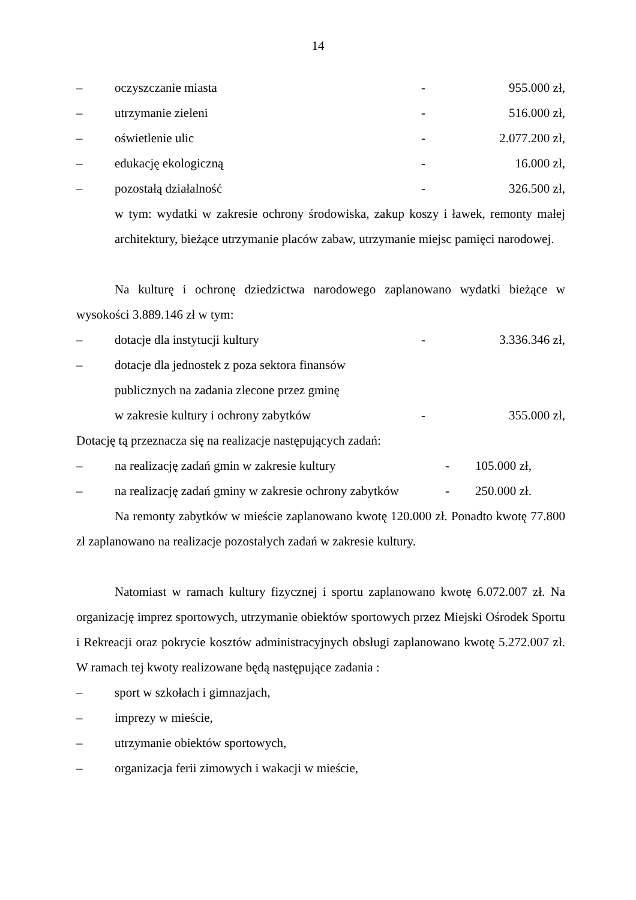14
– oczyszczanie miasta - 955.000 zł,
– utrzymanie zieleni - 516.000 zł,
– oświetlenie ulic - 2.077.200 zł,
– edukację ekologiczną - 16.000 zł,
– pozostałą działalność - 326.500 zł,
w tym: wydatki w zakresie ochrony środowiska, zakup koszy i ławek, remonty małej architektury, bieżące utrzymanie placów zabaw, utrzymanie miejsc pamięci narodowej.
Na kulturę i ochronę dziedzictwa narodowego zaplanowano wydatki bieżące w wysokości 3.889.146 zł w tym:
– dotacje dla instytucji kultury - 3.336.346 zł,
– dotacje dla jednostek z poza sektora finansów
publicznych na zadania zlecone przez gminę
w zakresie kultury i ochrony zabytków - 355.000 zł,
Dotację tą przeznacza się na realizacje następujących zadań:
– na realizację zadań gmin w zakresie kultury - 105.000 zł,
– na realizację zadań gminy w zakresie ochrony zabytków - 250.000 zł.
Na remonty zabytków w mieście zaplanowano kwotę 120.000 zł. Ponadto kwotę 77.800 zł zaplanowano na realizacje pozostałych zadań w zakresie kultury.
Natomiast w ramach kultury fizycznej i sportu zaplanowano kwotę 6.072.007 zł. Na organizację imprez sportowych, utrzymanie obiektów sportowych przez Miejski Ośrodek Sportu i Rekreacji oraz pokrycie kosztów administracyjnych obsługi zaplanowano kwotę 5.272.007 zł. W ramach tej kwoty realizowane będą następujące zadania :
– sport w szkołach i gimnazjach,
– imprezy w mieście,
– utrzymanie obiektów sportowych,
– organizacja ferii zimowych i wakacji w mieście,